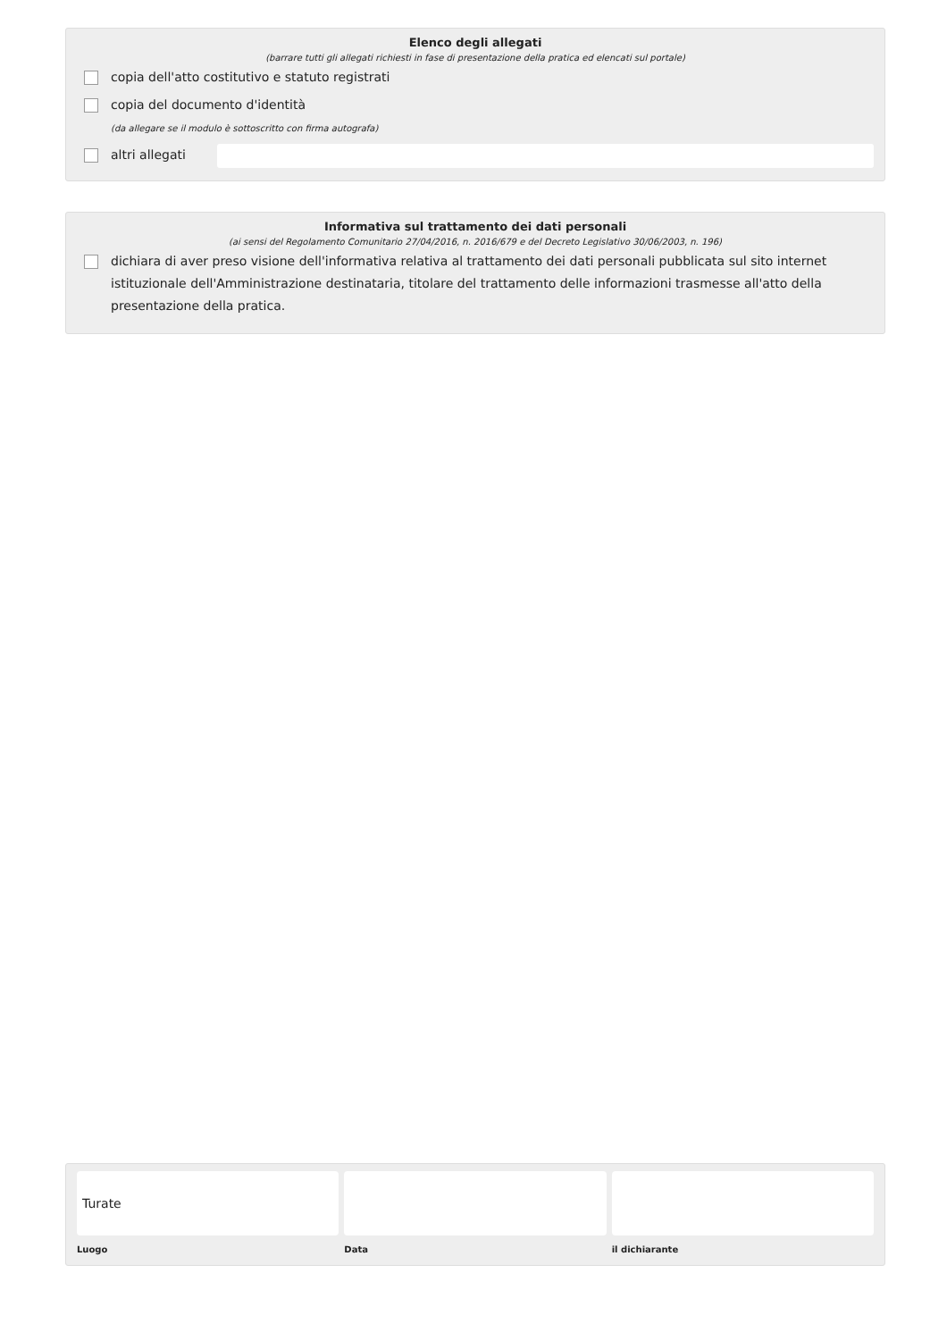Elenco degli allegati
(barrare tutti gli allegati richiesti in fase di presentazione della pratica ed elencati sul portale)
copia dell'atto costitutivo e statuto registrati
copia del documento d'identità
(da allegare se il modulo è sottoscritto con firma autografa)
altri allegati
Informativa sul trattamento dei dati personali
(ai sensi del Regolamento Comunitario 27/04/2016, n. 2016/679 e del Decreto Legislativo 30/06/2003, n. 196)
dichiara di aver preso visione dell'informativa relativa al trattamento dei dati personali pubblicata sul sito internet istituzionale dell'Amministrazione destinataria, titolare del trattamento delle informazioni trasmesse all'atto della presentazione della pratica.
Turate
Luogo
Data il dichiarante